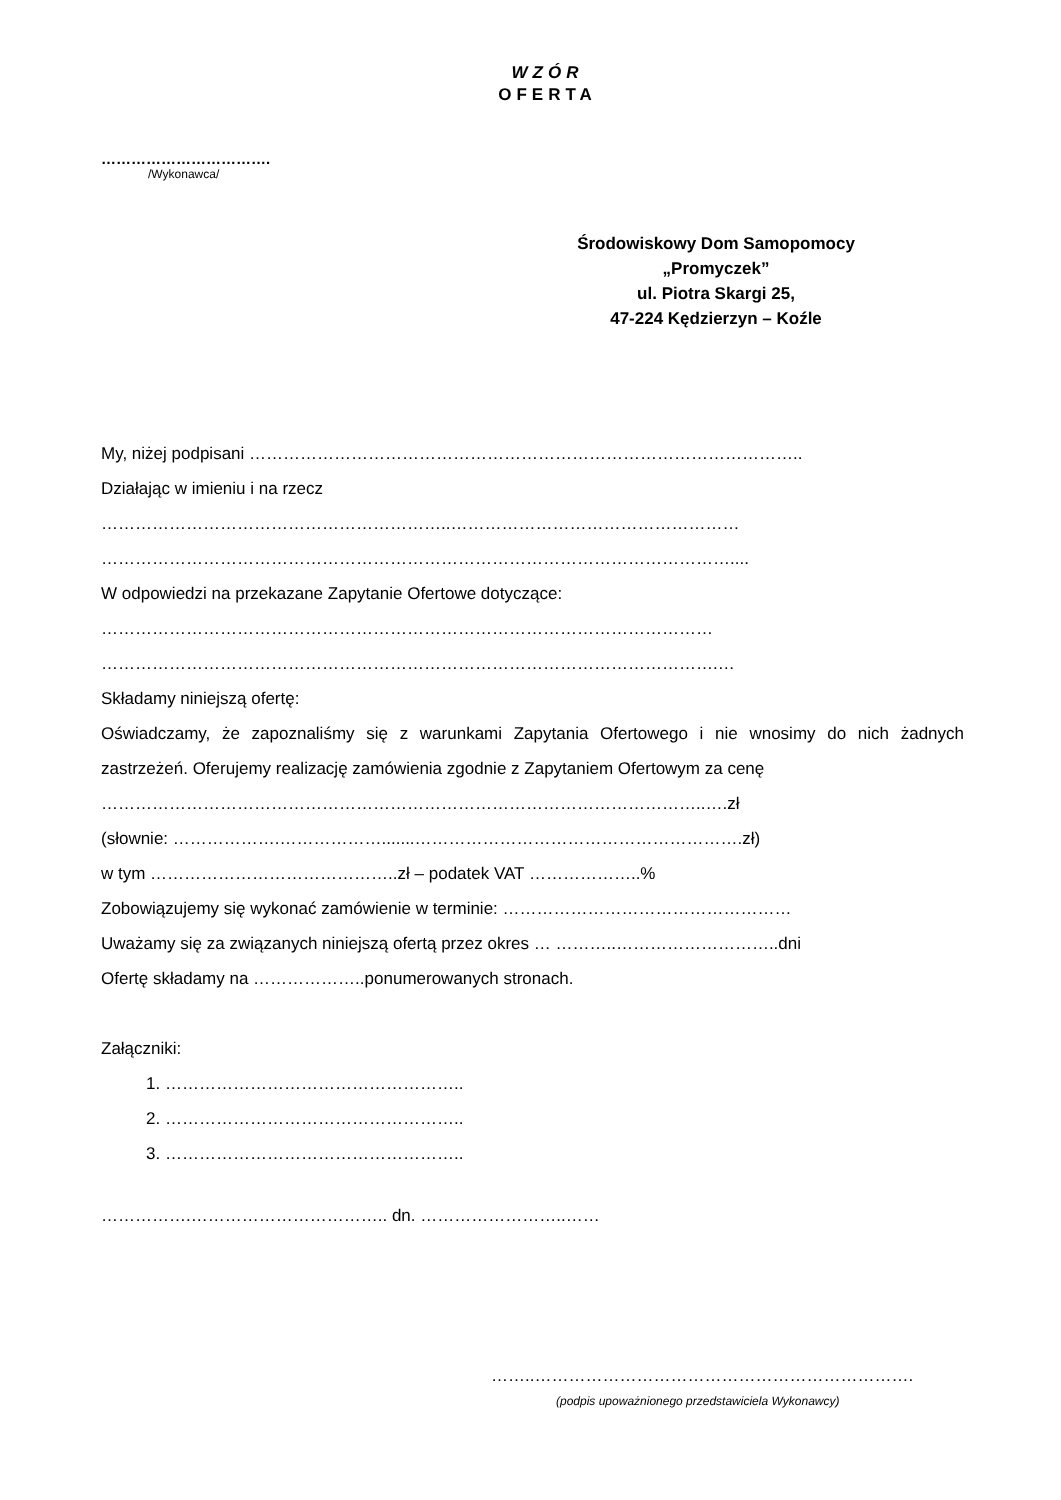WZÓR
OFERTA
…………………………….
/Wykonawca/
Środowiskowy Dom Samopomocy
„Promyczek”
ul. Piotra Skargi 25,
47-224 Kędzierzyn – Koźle
My, niżej podpisani ……………………………………………………………………………………..
Działając w imieniu i na rzecz
……………………………………………………..……………………………………………
…………………………………………………………………………………………………....
W odpowiedzi na przekazane Zapytanie Ofertowe dotyczące:
………………………………………………………………………………………………
……………………………………………………………………………………………….…
Składamy niniejszą ofertę:
Oświadczamy, że zapoznaliśmy się z warunkami Zapytania Ofertowego i nie wnosimy do nich żadnych zastrzeżeń. Oferujemy realizację zamówienia zgodnie z Zapytaniem Ofertowym za cenę
……………………………………………………………………………………………..….zł
(słownie: ……………….……………….......………………………………………………….zł)
w tym ……………………………………..zł – podatek VAT ………………..%
Zobowiązujemy się wykonać zamówienie w terminie: ……………………………………………
Uważamy się za związanych niniejszą ofertą przez okres … ………..………………………..dni
Ofertę składamy na ………………..ponumerowanych stronach.
Załączniki:
1. ……………………………………………..
2. ……………………………………………..
3. ……………………………………………..
…………….…………………………….. dn. ……………………..……
……..………………………………………………………….
(podpis upoważnionego przedstawiciela Wykonawcy)